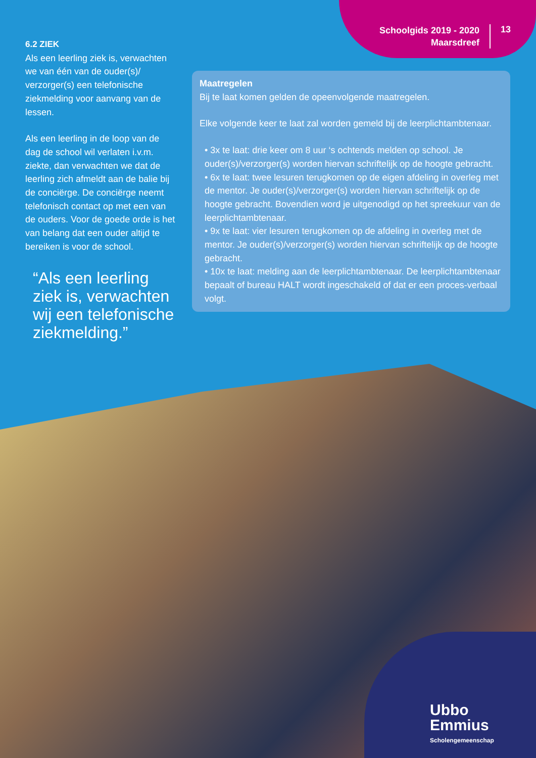Schoolgids 2019 - 2020
Maarsdreef
13
6.2 ZIEK
Als een leerling ziek is, verwachten we van één van de ouder(s)/ verzorger(s) een telefonische ziekmelding voor aanvang van de lessen.
Als een leerling in de loop van de dag de school wil verlaten i.v.m. ziekte, dan verwachten we dat de leerling zich afmeldt aan de balie bij de conciërge. De conciërge neemt telefonisch contact op met een van de ouders. Voor de goede orde is het van belang dat een ouder altijd te bereiken is voor de school.
“Als een leerling ziek is, verwachten wij een telefonische ziekmelding.”
Maatregelen
Bij te laat komen gelden de opeenvolgende maatregelen.
Elke volgende keer te laat zal worden gemeld bij de leerplichtambtenaar.
• 3x te laat: drie keer om 8 uur ‘s ochtends melden op school. Je ouder(s)/verzorger(s) worden hiervan schriftelijk op de hoogte gebracht.
• 6x te laat: twee lesuren terugkomen op de eigen afdeling in overleg met de mentor. Je ouder(s)/verzorger(s) worden hiervan schriftelijk op de hoogte gebracht. Bovendien word je uitgenodigd op het spreekuur van de leerplichtambtenaar.
• 9x te laat: vier lesuren terugkomen op de afdeling in overleg met de mentor. Je ouder(s)/verzorger(s) worden hiervan schriftelijk op de hoogte gebracht.
• 10x te laat: melding aan de leerplichtambtenaar. De leerplichtambtenaar bepaalt of bureau HALT wordt ingeschakeld of dat er een proces-verbaal volgt.
Ubbo
Emmius
Scholengemeenschap